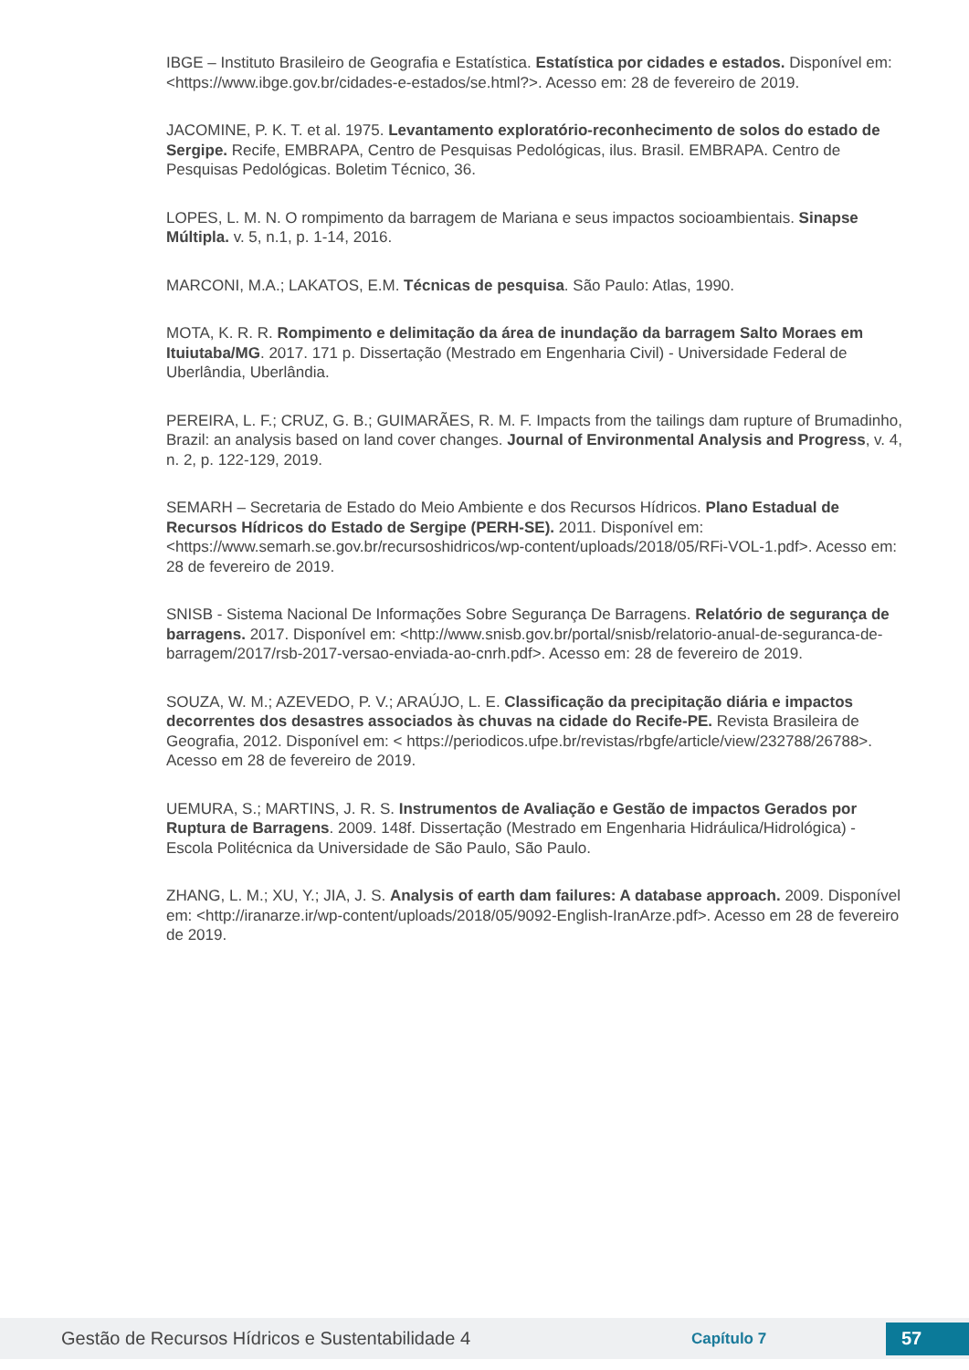IBGE – Instituto Brasileiro de Geografia e Estatística. Estatística por cidades e estados. Disponível em: <https://www.ibge.gov.br/cidades-e-estados/se.html?>. Acesso em: 28 de fevereiro de 2019.
JACOMINE, P. K. T. et al. 1975. Levantamento exploratório-reconhecimento de solos do estado de Sergipe. Recife, EMBRAPA, Centro de Pesquisas Pedológicas, ilus. Brasil. EMBRAPA. Centro de Pesquisas Pedológicas. Boletim Técnico, 36.
LOPES, L. M. N. O rompimento da barragem de Mariana e seus impactos socioambientais. Sinapse Múltipla. v. 5, n.1, p. 1-14, 2016.
MARCONI, M.A.; LAKATOS, E.M. Técnicas de pesquisa. São Paulo: Atlas, 1990.
MOTA, K. R. R. Rompimento e delimitação da área de inundação da barragem Salto Moraes em Ituiutaba/MG. 2017. 171 p. Dissertação (Mestrado em Engenharia Civil) - Universidade Federal de Uberlândia, Uberlândia.
PEREIRA, L. F.; CRUZ, G. B.; GUIMARÃES, R. M. F. Impacts from the tailings dam rupture of Brumadinho, Brazil: an analysis based on land cover changes. Journal of Environmental Analysis and Progress, v. 4, n. 2, p. 122-129, 2019.
SEMARH – Secretaria de Estado do Meio Ambiente e dos Recursos Hídricos. Plano Estadual de Recursos Hídricos do Estado de Sergipe (PERH-SE). 2011. Disponível em: <https://www.semarh.se.gov.br/recursoshidricos/wp-content/uploads/2018/05/RFi-VOL-1.pdf>. Acesso em: 28 de fevereiro de 2019.
SNISB - Sistema Nacional De Informações Sobre Segurança De Barragens. Relatório de segurança de barragens. 2017. Disponível em: <http://www.snisb.gov.br/portal/snisb/relatorio-anual-de-seguranca-de-barragem/2017/rsb-2017-versao-enviada-ao-cnrh.pdf>. Acesso em: 28 de fevereiro de 2019.
SOUZA, W. M.; AZEVEDO, P. V.; ARAÚJO, L. E. Classificação da precipitação diária e impactos decorrentes dos desastres associados às chuvas na cidade do Recife-PE. Revista Brasileira de Geografia, 2012. Disponível em: < https://periodicos.ufpe.br/revistas/rbgfe/article/view/232788/26788>. Acesso em 28 de fevereiro de 2019.
UEMURA, S.; MARTINS, J. R. S. Instrumentos de Avaliação e Gestão de impactos Gerados por Ruptura de Barragens. 2009. 148f. Dissertação (Mestrado em Engenharia Hidráulica/Hidrológica) - Escola Politécnica da Universidade de São Paulo, São Paulo.
ZHANG, L. M.; XU, Y.; JIA, J. S. Analysis of earth dam failures: A database approach. 2009. Disponível em: <http://iranarze.ir/wp-content/uploads/2018/05/9092-English-IranArze.pdf>. Acesso em 28 de fevereiro de 2019.
Gestão de Recursos Hídricos e Sustentabilidade 4 Capítulo 7 57